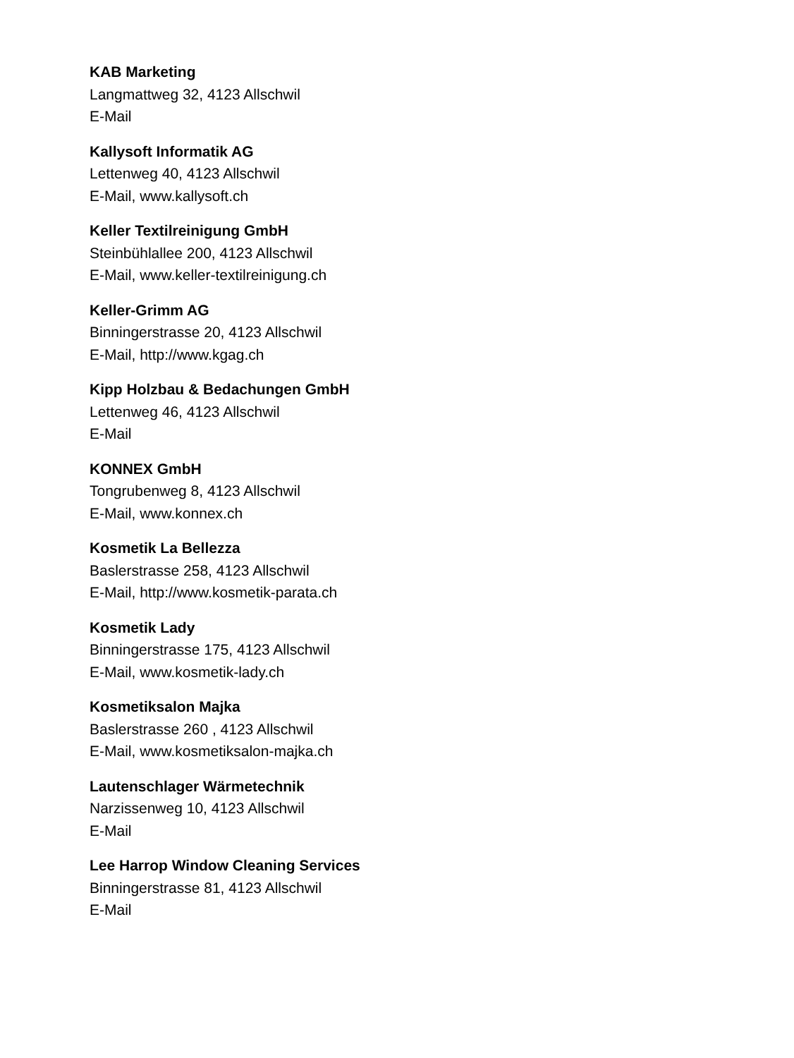KAB Marketing
Langmattweg 32, 4123 Allschwil
E-Mail
Kallysoft Informatik AG
Lettenweg 40, 4123 Allschwil
E-Mail, www.kallysoft.ch
Keller Textilreinigung GmbH
Steinbühlallee 200, 4123 Allschwil
E-Mail, www.keller-textilreinigung.ch
Keller-Grimm AG
Binningerstrasse 20, 4123 Allschwil
E-Mail, http://www.kgag.ch
Kipp Holzbau & Bedachungen GmbH
Lettenweg 46, 4123 Allschwil
E-Mail
KONNEX GmbH
Tongrubenweg 8, 4123 Allschwil
E-Mail, www.konnex.ch
Kosmetik La Bellezza
Baslerstrasse 258, 4123 Allschwil
E-Mail, http://www.kosmetik-parata.ch
Kosmetik Lady
Binningerstrasse 175, 4123 Allschwil
E-Mail, www.kosmetik-lady.ch
Kosmetiksalon Majka
Baslerstrasse 260 , 4123 Allschwil
E-Mail, www.kosmetiksalon-majka.ch
Lautenschlager Wärmetechnik
Narzissenweg 10, 4123 Allschwil
E-Mail
Lee Harrop Window Cleaning Services
Binningerstrasse 81, 4123 Allschwil
E-Mail